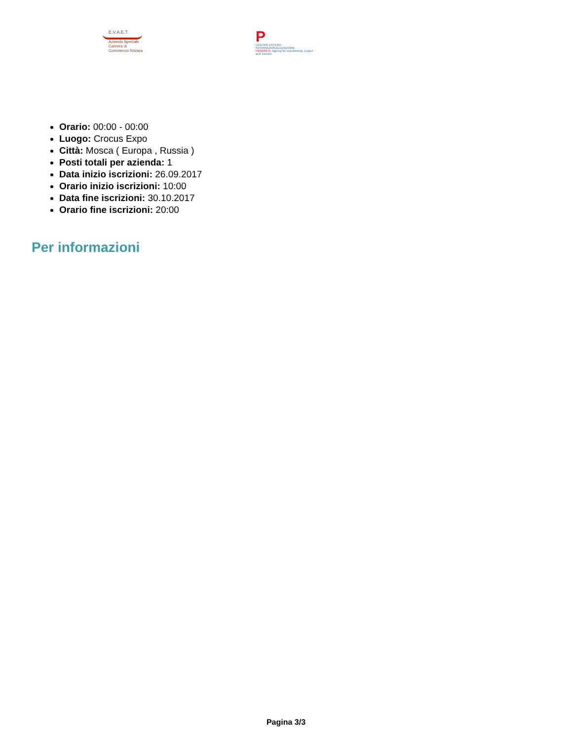E.V.A.E.T.
Azienda Speciale
Camera di Commercio Novara
P
CENTRO ESTERO INTERNAZIONALIZZAZIONE
PIEMONTE Agency for Investments, Export and Tourism
Orario: 00:00 - 00:00
Luogo: Crocus Expo
Città: Mosca ( Europa , Russia )
Posti totali per azienda: 1
Data inizio iscrizioni: 26.09.2017
Orario inizio iscrizioni: 10:00
Data fine iscrizioni: 30.10.2017
Orario fine iscrizioni: 20:00
Per informazioni
Pagina 3/3